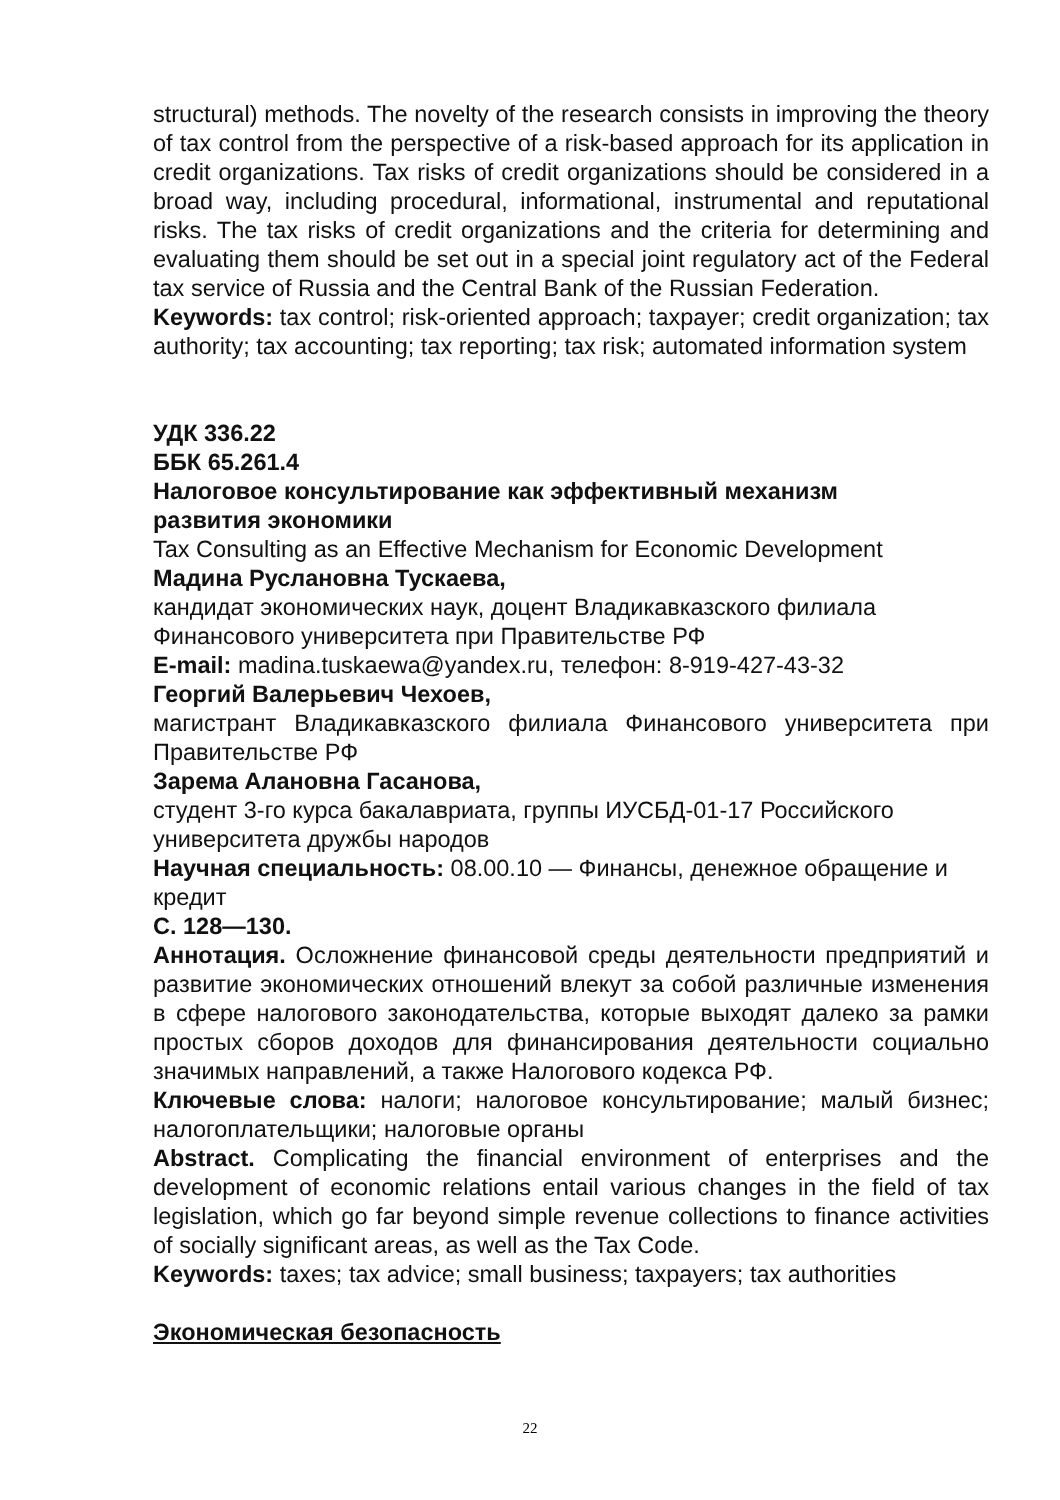structural) methods. The novelty of the research consists in improving the theory of tax control from the perspective of a risk-based approach for its application in credit organizations. Tax risks of credit organizations should be considered in a broad way, including procedural, informational, instrumental and reputational risks. The tax risks of credit organizations and the criteria for determining and evaluating them should be set out in a special joint regulatory act of the Federal tax service of Russia and the Central Bank of the Russian Federation.
Keywords: tax control; risk-oriented approach; taxpayer; credit organization; tax authority; tax accounting; tax reporting; tax risk; automated information system
УДК 336.22
ББК 65.261.4
Налоговое консультирование как эффективный механизм
развития экономики
Tax Consulting as an Effective Mechanism for Economic Development
Мадина Руслановна Тускаева,
кандидат экономических наук, доцент Владикавказского филиала
Финансового университета при Правительстве РФ
E-mail: madina.tuskaewa@yandex.ru, телефон: 8-919-427-43-32
Георгий Валерьевич Чехоев,
магистрант Владикавказского филиала Финансового университета при Правительстве РФ
Зарема Алановна Гасанова,
студент 3-го курса бакалавриата, группы ИУСБД-01-17 Российского
университета дружбы народов
Научная специальность: 08.00.10 — Финансы, денежное обращение и кредит
С. 128—130.
Аннотация. Осложнение финансовой среды деятельности предприятий и развитие экономических отношений влекут за собой различные изменения в сфере налогового законодательства, которые выходят далеко за рамки простых сборов доходов для финансирования деятельности социально значимых направлений, а также Налогового кодекса РФ.
Ключевые слова: налоги; налоговое консультирование; малый бизнес; налогоплательщики; налоговые органы
Abstract. Complicating the financial environment of enterprises and the development of economic relations entail various changes in the field of tax legislation, which go far beyond simple revenue collections to finance activities of socially significant areas, as well as the Tax Code.
Keywords: taxes; tax advice; small business; taxpayers; tax authorities
Экономическая безопасность
22